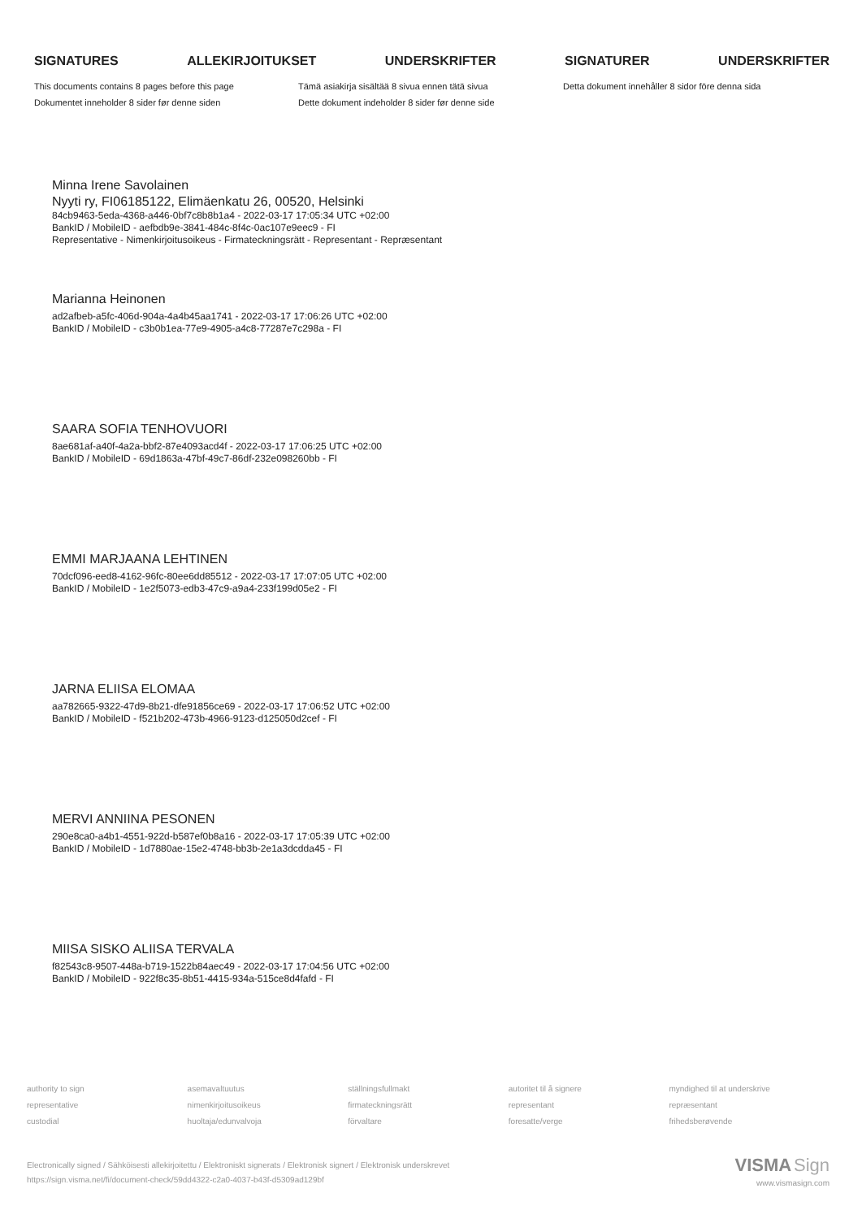SIGNATURES ALLEKIRJOITUKSET UNDERSKRIFTER SIGNATURER UNDERSKRIFTER
This documents contains 8 pages before this page
Dokumentet inneholder 8 sider før denne siden
Tämä asiakirja sisältää 8 sivua ennen tätä sivua
Dette dokument indeholder 8 sider før denne side
Detta dokument innehåller 8 sidor före denna sida
Minna Irene Savolainen
Nyyti ry, FI06185122, Elimäenkatu 26, 00520, Helsinki
84cb9463-5eda-4368-a446-0bf7c8b8b1a4 - 2022-03-17 17:05:34 UTC +02:00
BankID / MobileID - aefbdb9e-3841-484c-8f4c-0ac107e9eec9 - FI
Representative - Nimenkirjoitusoikeus - Firmateckningsrätt - Representant - Repræsentant
Marianna Heinonen
ad2afbeb-a5fc-406d-904a-4a4b45aa1741 - 2022-03-17 17:06:26 UTC +02:00
BankID / MobileID - c3b0b1ea-77e9-4905-a4c8-77287e7c298a - FI
SAARA SOFIA TENHOVUORI
8ae681af-a40f-4a2a-bbf2-87e4093acd4f - 2022-03-17 17:06:25 UTC +02:00
BankID / MobileID - 69d1863a-47bf-49c7-86df-232e098260bb - FI
EMMI MARJAANA LEHTINEN
70dcf096-eed8-4162-96fc-80ee6dd85512 - 2022-03-17 17:07:05 UTC +02:00
BankID / MobileID - 1e2f5073-edb3-47c9-a9a4-233f199d05e2 - FI
JARNA ELIISA ELOMAA
aa782665-9322-47d9-8b21-dfe91856ce69 - 2022-03-17 17:06:52 UTC +02:00
BankID / MobileID - f521b202-473b-4966-9123-d125050d2cef - FI
MERVI ANNIINA PESONEN
290e8ca0-a4b1-4551-922d-b587ef0b8a16 - 2022-03-17 17:05:39 UTC +02:00
BankID / MobileID - 1d7880ae-15e2-4748-bb3b-2e1a3dcdda45 - FI
MIISA SISKO ALIISA TERVALA
f82543c8-9507-448a-b719-1522b84aec49 - 2022-03-17 17:04:56 UTC +02:00
BankID / MobileID - 922f8c35-8b51-4415-934a-515ce8d4fafd - FI
authority to sign
representative
custodial
asemavaltuutus
nimenkirjoitusoikeus
huoltaja/edunvalvoja
ställningsfullmakt
firmateckningsrätt
förvaltare
autoritet til å signere
representant
foresatte/verge
myndighed til at underskrive
repræsentant
frihedsberøvende
Electronically signed / Sähköisesti allekirjoitettu / Elektroniskt signerats / Elektronisk signert / Elektronisk underskrevet
https://sign.visma.net/fi/document-check/59dd4322-c2a0-4037-b43f-d5309ad129bf
VISMA Sign
www.vismasign.com